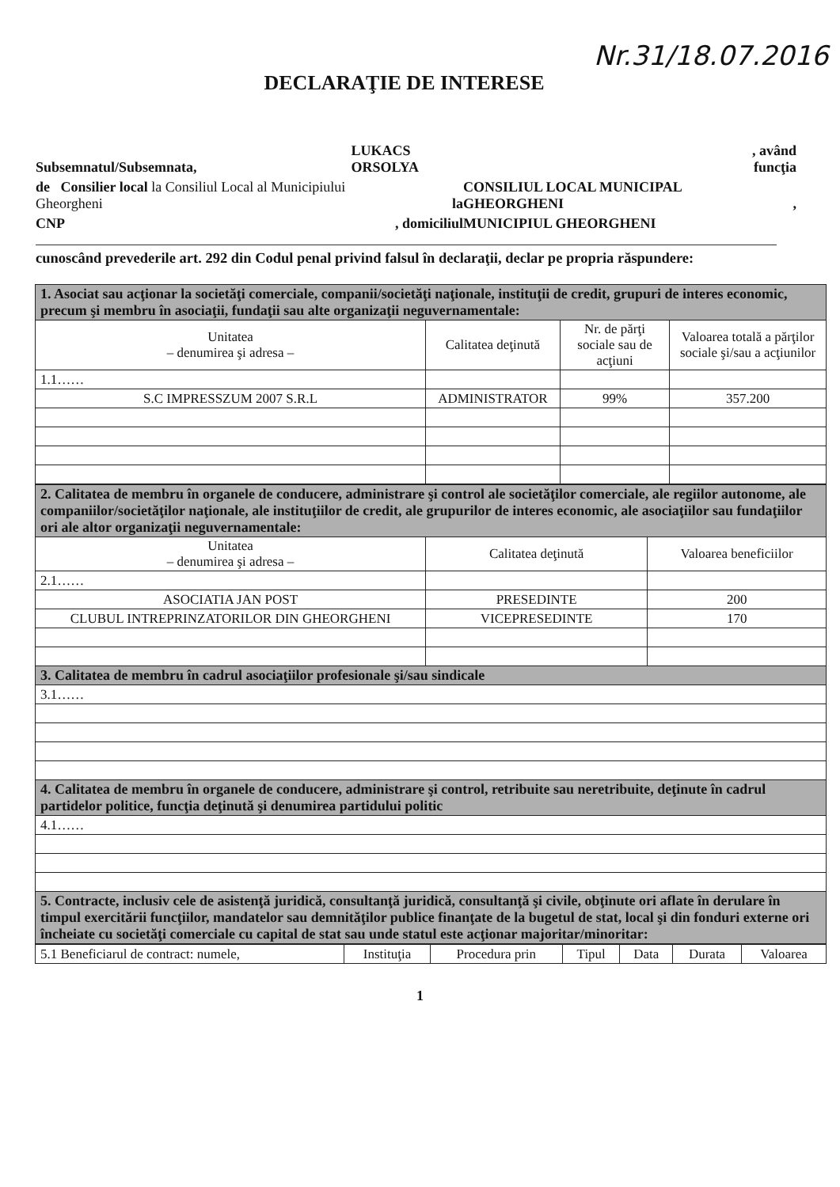Nr.31/18.07.2016
DECLARAŢIE DE INTERESE
| Subsemnatul/Subsemnata, | LUKACS ORSOLYA | | , având funcţia |
| de Consilier local la Consiliul Local al Municipiului Gheorgheni | la | CONSILIUL LOCAL MUNICIPAL GHEORGHENI | , |
| CNP | , domiciliul | MUNICIPIUL GHEORGHENI | |
cunoscând prevederile art. 292 din Codul penal privind falsul în declaraţii, declar pe propria răspundere:
| 1. Asociat sau acţionar la societăţi comerciale, companii/societăţi naţionale, instituţii de credit, grupuri de interes economic, precum şi membru în asociaţii, fundaţii sau alte organizaţii neguvernamentale: | | | |
| Unitatea – denumirea şi adresa – | Calitatea deţinută | Nr. de părţi sociale sau de acţiuni | Valoarea totală a părţilor sociale şi/sau a acţiunilor |
| 1.1…… | | | |
| S.C IMPRESSZUM 2007 S.R.L | ADMINISTRATOR | 99% | 357.200 |
| 2. Calitatea de membru în organele de conducere, administrare şi control ale societăţilor comerciale, ale regiilor autonome, ale companiilor/societăţilor naţionale, ale instituţiilor de credit, ale grupurilor de interes economic, ale asociaţiilor sau fundaţiilor ori ale altor organizaţii neguvernamentale: | | |
| Unitatea – denumirea şi adresa – | Calitatea deţinută | Valoarea beneficiilor |
| 2.1…… | | |
| ASOCIATIA JAN POST | PRESEDINTE | 200 |
| CLUBUL INTREPRINZATORILOR DIN GHEORGHENI | VICEPRESEDINTE | 170 |
| 3. Calitatea de membru în cadrul asociaţiilor profesionale şi/sau sindicale | | |
| 3.1…… | | |
| 4. Calitatea de membru în organele de conducere, administrare şi control, retribuite sau neretribuite, deţinute în cadrul partidelor politice, funcţia deţinută şi denumirea partidului politic | | |
| 4.1…… | | |
| 5. Contracte, inclusiv cele de asistenţă juridică, consultanţă juridică, consultanţă şi civile, obţinute ori aflate în derulare în timpul exercitării funcţiilor, mandatelor sau demnităţilor publice finanţate de la bugetul de stat, local şi din fonduri externe ori încheiate cu societăţi comerciale cu capital de stat sau unde statul este acţionar majoritar/minoritar: | | |
| 5.1 Beneficiarul de contract: numele, | Instituţia | Procedura prin | Tipul | Data | Durata | Valoarea |
1